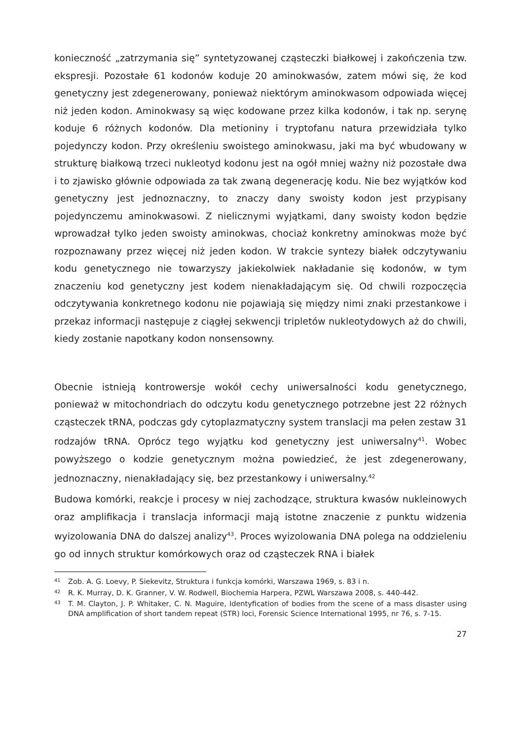konieczność „zatrzymania się” syntetyzowanej cząsteczki białkowej i zakończenia tzw. ekspresji. Pozostałe 61 kodonów koduje 20 aminokwasów, zatem mówi się, że kod genetyczny jest zdegenerowany, ponieważ niektórym aminokwasom odpowiada więcej niż jeden kodon. Aminokwasy są więc kodowane przez kilka kodonów, i tak np. serynę koduje 6 różnych kodonów. Dla metioniny i tryptofanu natura przewidziała tylko pojedynczy kodon. Przy określeniu swoistego aminokwasu, jaki ma być wbudowany w strukturę białkową trzeci nukleotyd kodonu jest na ogół mniej ważny niż pozostałe dwa i to zjawisko głównie odpowiada za tak zwaną degenerację kodu. Nie bez wyjątków kod genetyczny jest jednoznaczny, to znaczy dany swoisty kodon jest przypisany pojedynczemu aminokwasowi. Z nielicznymi wyjątkami, dany swoisty kodon będzie wprowadzał tylko jeden swoisty aminokwas, chociaż konkretny aminokwas może być rozpoznawany przez więcej niż jeden kodon. W trakcie syntezy białek odczytywaniu kodu genetycznego nie towarzyszy jakiekolwiek nakładanie się kodonów, w tym znaczeniu kod genetyczny jest kodem nienakładającym się. Od chwili rozpoczęcia odczytywania konkretnego kodonu nie pojawiają się między nimi znaki przestankowe i przekaz informacji następuje z ciągłej sekwencji tripletów nukleotydowych aż do chwili, kiedy zostanie napotkany kodon nonsensowny.
Obecnie istnieją kontrowersje wokół cechy uniwersalności kodu genetycznego, ponieważ w mitochondriach do odczytu kodu genetycznego potrzebne jest 22 różnych cząsteczek tRNA, podczas gdy cytoplazmatyczny system translacji ma pełen zestaw 31 rodzajów tRNA. Oprócz tego wyjątku kod genetyczny jest uniwersalny<sup>41</sup>. Wobec powyższego o kodzie genetycznym można powiedzieć, że jest zdegenerowany, jednoznaczny, nienakładający się, bez przestankowy i uniwersalny.<sup>42</sup>
Budowa komórki, reakcje i procesy w niej zachodzące, struktura kwasów nukleinowych oraz amplifikacja i translacja informacji mają istotne znaczenie z punktu widzenia wyizolowania DNA do dalszej analizy<sup>43</sup>. Proces wyizolowania DNA polega na oddzieleniu go od innych struktur komórkowych oraz od cząsteczek RNA i białek
<sup>41</sup> Zob. A. G. Loevy, P. Siekevitz, Struktura i funkcja komórki, Warszawa 1969, s. 83 i n.
<sup>42</sup> R. K. Murray, D. K. Granner, V. W. Rodwell, Biochemia Harpera, PZWL Warszawa 2008, s. 440-442.
<sup>43</sup> T. M. Clayton, J. P. Whitaker, C. N. Maguire, Identyfication of bodies from the scene of a mass disaster using DNA amplification of short tandem repeat (STR) loci, Forensic Science International 1995, nr 76, s. 7-15.
27